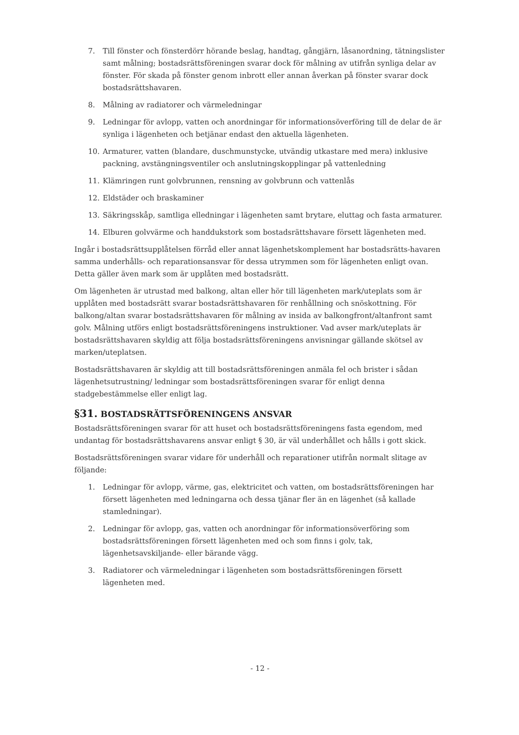7. Till fönster och fönsterdörr hörande beslag, handtag, gångjärn, låsanordning, tätningslister samt målning; bostadsrättsföreningen svarar dock för målning av utifrån synliga delar av fönster. För skada på fönster genom inbrott eller annan åverkan på fönster svarar dock bostadsrättshavaren.
8. Målning av radiatorer och värmeledningar
9. Ledningar för avlopp, vatten och anordningar för informationsöverföring till de delar de är synliga i lägenheten och betjänar endast den aktuella lägenheten.
10. Armaturer, vatten (blandare, duschmunstycke, utvändig utkastare med mera) inklusive packning, avstängningsventiler och anslutningskopplingar på vattenledning
11. Klämringen runt golvbrunnen, rensning av golvbrunn och vattenlås
12. Eldstäder och braskaminer
13. Säkringsskåp, samtliga elledningar i lägenheten samt brytare, eluttag och fasta armaturer.
14. Elburen golvvärme och handdukstork som bostadsrättshavare försett lägenheten med.
Ingår i bostadsrättsupplåtelsen förråd eller annat lägenhetskomplement har bostadsrätts-havaren samma underhålls- och reparationsansvar för dessa utrymmen som för lägenheten enligt ovan. Detta gäller även mark som är upplåten med bostadsrätt.
Om lägenheten är utrustad med balkong, altan eller hör till lägenheten mark/uteplats som är upplåten med bostadsrätt svarar bostadsrättshavaren för renhållning och snöskottning. För balkong/altan svarar bostadsrättshavaren för målning av insida av balkongfront/altanfront samt golv. Målning utförs enligt bostadsrättsföreningens instruktioner. Vad avser mark/uteplats är bostadsrättshavaren skyldig att följa bostadsrättsföreningens anvisningar gällande skötsel av marken/uteplatsen.
Bostadsrättshavaren är skyldig att till bostadsrättsföreningen anmäla fel och brister i sådan lägenhetsutrustning/ ledningar som bostadsrättsföreningen svarar för enligt denna stadgebestämmelse eller enligt lag.
§31. BOSTADSRÄTTSFÖRENINGENS ANSVAR
Bostadsrättsföreningen svarar för att huset och bostadsrättsföreningens fasta egendom, med undantag för bostadsrättshavarens ansvar enligt § 30, är väl underhållet och hålls i gott skick.
Bostadsrättsföreningen svarar vidare för underhåll och reparationer utifrån normalt slitage av följande:
1. Ledningar för avlopp, värme, gas, elektricitet och vatten, om bostadsrättsföreningen har försett lägenheten med ledningarna och dessa tjänar fler än en lägenhet (så kallade stamledningar).
2. Ledningar för avlopp, gas, vatten och anordningar för informationsöverföring som bostadsrättsföreningen försett lägenheten med och som finns i golv, tak, lägenhetsavskiljande- eller bärande vägg.
3. Radiatorer och värmeledningar i lägenheten som bostadsrättsföreningen försett lägenheten med.
- 12 -